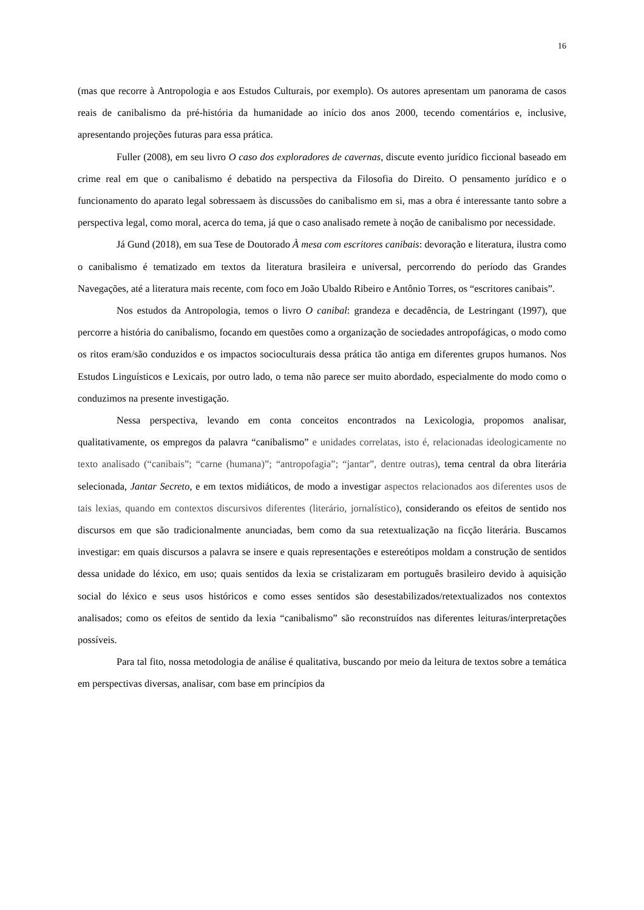16
(mas que recorre à Antropologia e aos Estudos Culturais, por exemplo). Os autores apresentam um panorama de casos reais de canibalismo da pré-história da humanidade ao início dos anos 2000, tecendo comentários e, inclusive, apresentando projeções futuras para essa prática.
Fuller (2008), em seu livro O caso dos exploradores de cavernas, discute evento jurídico ficcional baseado em crime real em que o canibalismo é debatido na perspectiva da Filosofia do Direito. O pensamento jurídico e o funcionamento do aparato legal sobressaem às discussões do canibalismo em si, mas a obra é interessante tanto sobre a perspectiva legal, como moral, acerca do tema, já que o caso analisado remete à noção de canibalismo por necessidade.
Já Gund (2018), em sua Tese de Doutorado À mesa com escritores canibais: devoração e literatura, ilustra como o canibalismo é tematizado em textos da literatura brasileira e universal, percorrendo do período das Grandes Navegações, até a literatura mais recente, com foco em João Ubaldo Ribeiro e Antônio Torres, os “escritores canibais”.
Nos estudos da Antropologia, temos o livro O canibal: grandeza e decadência, de Lestringant (1997), que percorre a história do canibalismo, focando em questões como a organização de sociedades antropofágicas, o modo como os ritos eram/são conduzidos e os impactos socioculturais dessa prática tão antiga em diferentes grupos humanos. Nos Estudos Linguísticos e Lexicais, por outro lado, o tema não parece ser muito abordado, especialmente do modo como o conduzimos na presente investigação.
Nessa perspectiva, levando em conta conceitos encontrados na Lexicologia, propomos analisar, qualitativamente, os empregos da palavra “canibalismo” e unidades correlatas, isto é, relacionadas ideologicamente no texto analisado (“canibais”; “carne (humana)”; “antropofagia”; “jantar”, dentre outras), tema central da obra literária selecionada, Jantar Secreto, e em textos midiáticos, de modo a investigar aspectos relacionados aos diferentes usos de tais lexias, quando em contextos discursivos diferentes (literário, jornalístico), considerando os efeitos de sentido nos discursos em que são tradicionalmente anunciadas, bem como da sua retextualização na ficção literária. Buscamos investigar: em quais discursos a palavra se insere e quais representações e estereótipos moldam a construção de sentidos dessa unidade do léxico, em uso; quais sentidos da lexia se cristalizaram em português brasileiro devido à aquisição social do léxico e seus usos históricos e como esses sentidos são desestabilizados/retextualizados nos contextos analisados; como os efeitos de sentido da lexia “canibalismo” são reconstruídos nas diferentes leituras/interpretações possíveis.
Para tal fito, nossa metodologia de análise é qualitativa, buscando por meio da leitura de textos sobre a temática em perspectivas diversas, analisar, com base em princípios da